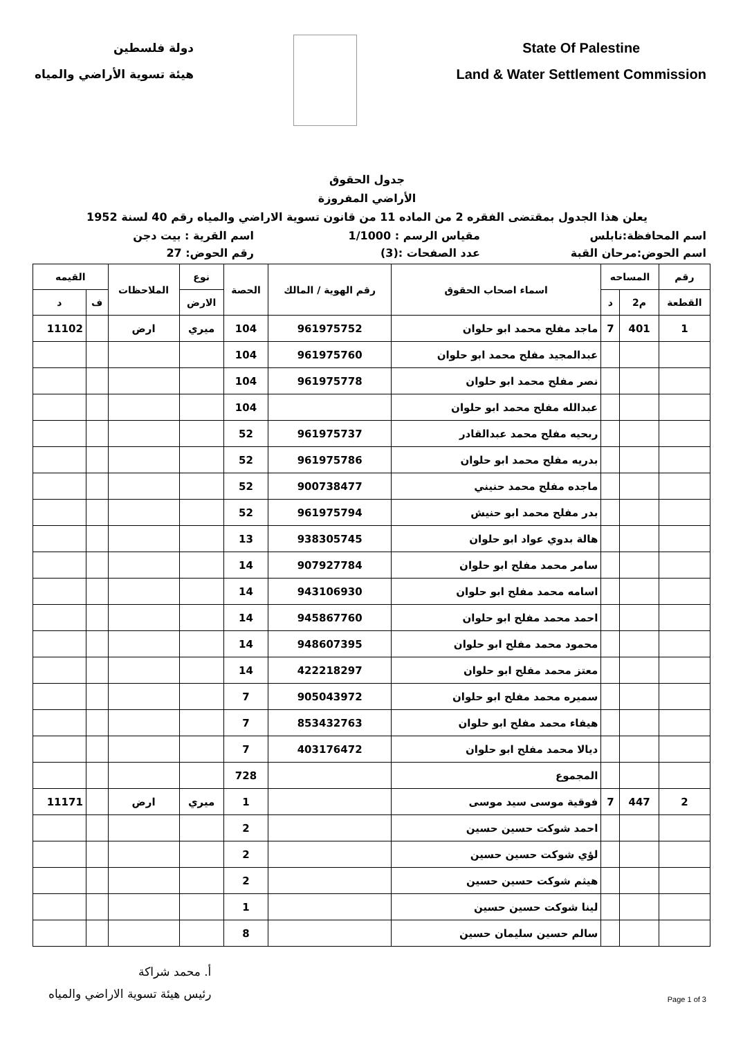دولة فلسطين
هيئة تسوية الأراضي والمياه
State Of Palestine
Land & Water Settlement Commission
جدول الحقوق
الأراضي المفروزة
يعلن هذا الجدول بمقتضى الفقره 2 من الماده 11 من قانون تسوية الاراضي والمياه رقم 40 لسنة 1952
اسم المحافظة:نابلس مقياس الرسم : 1/1000 اسم القرية : بيت دجن
اسم الحوض:مرحان القبة عدد الصفحات :(3) رقم الحوض: 27
| رقم | المساحه | | اسماء اصحاب الحقوق | رقم الهوية / المالك | الحصة | نوع | الملاحظات | القيمه | |
| --- | --- | --- | --- | --- | --- | --- | --- | --- | --- |
| القطعة | م2 | د | | | | الارض | | ف | د |
| 1 | 401 | 7 | ماجد مفلح محمد ابو حلوان | 961975752 | 104 | ميري | ارض | | 11102 |
| | | | عبدالمجيد مفلح محمد ابو حلوان | 961975760 | 104 | | | | |
| | | | نصر مفلح محمد ابو حلوان | 961975778 | 104 | | | | |
| | | | عبدالله مفلح محمد ابو حلوان | | 104 | | | | |
| | | | ربحيه مفلح محمد عبدالقادر | 961975737 | 52 | | | | |
| | | | بدريه مفلح محمد ابو حلوان | 961975786 | 52 | | | | |
| | | | ماجده مفلح محمد حنيني | 900738477 | 52 | | | | |
| | | | بدر مفلح محمد ابو حنيش | 961975794 | 52 | | | | |
| | | | هالة بدوي عواد ابو حلوان | 938305745 | 13 | | | | |
| | | | سامر محمد مفلح ابو حلوان | 907927784 | 14 | | | | |
| | | | اسامه محمد مفلح ابو حلوان | 943106930 | 14 | | | | |
| | | | احمد محمد مفلح ابو حلوان | 945867760 | 14 | | | | |
| | | | محمود محمد مفلح ابو حلوان | 948607395 | 14 | | | | |
| | | | معتز محمد مفلح ابو حلوان | 422218297 | 14 | | | | |
| | | | سميره محمد مفلح ابو حلوان | 905043972 | 7 | | | | |
| | | | هيفاء محمد مفلح ابو حلوان | 853432763 | 7 | | | | |
| | | | ديالا محمد مفلح ابو حلوان | 403176472 | 7 | | | | |
| | | | المجموع | | 728 | | | | |
| 2 | 447 | 7 | فوقية موسى سيد موسى | | 1 | ميري | ارض | | 11171 |
| | | | احمد شوكت حسين حسين | | 2 | | | | |
| | | | لؤي شوكت حسين حسين | | 2 | | | | |
| | | | هيثم شوكت حسين حسين | | 2 | | | | |
| | | | لينا شوكت حسين حسين | | 1 | | | | |
| | | | سالم حسين سليمان حسين | | 8 | | | | |
Page 1 of 3
أ. محمد شراكة
رئيس هيئة تسوية الاراضي والمياه